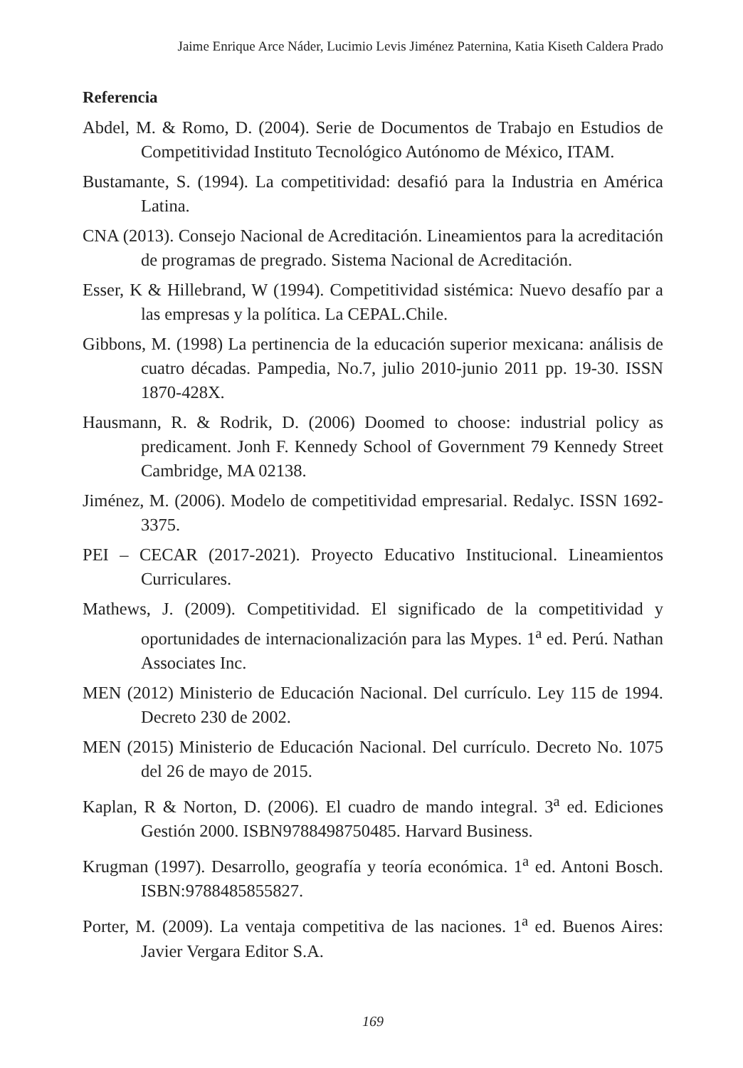Jaime Enrique Arce Náder, Lucimio Levis Jiménez Paternina, Katia Kiseth Caldera Prado
Referencia
Abdel, M. & Romo, D. (2004). Serie de Documentos de Trabajo en Estudios de Competitividad Instituto Tecnológico Autónomo de México, ITAM.
Bustamante, S. (1994). La competitividad: desafió para la Industria en América Latina.
CNA (2013). Consejo Nacional de Acreditación. Lineamientos para la acreditación de programas de pregrado. Sistema Nacional de Acreditación.
Esser, K & Hillebrand, W (1994). Competitividad sistémica: Nuevo desafío par a las empresas y la política. La CEPAL.Chile.
Gibbons, M. (1998) La pertinencia de la educación superior mexicana: análisis de cuatro décadas. Pampedia, No.7, julio 2010-junio 2011 pp. 19-30. ISSN 1870-428X.
Hausmann, R. & Rodrik, D. (2006) Doomed to choose: industrial policy as predicament. Jonh F. Kennedy School of Government 79 Kennedy Street Cambridge, MA 02138.
Jiménez, M. (2006). Modelo de competitividad empresarial. Redalyc. ISSN 1692-3375.
PEI – CECAR (2017-2021). Proyecto Educativo Institucional. Lineamientos Curriculares.
Mathews, J. (2009). Competitividad. El significado de la competitividad y oportunidades de internacionalización para las Mypes. 1<sup>a</sup> ed. Perú. Nathan Associates Inc.
MEN (2012) Ministerio de Educación Nacional. Del currículo. Ley 115 de 1994. Decreto 230 de 2002.
MEN (2015) Ministerio de Educación Nacional. Del currículo. Decreto No. 1075 del 26 de mayo de 2015.
Kaplan, R & Norton, D. (2006). El cuadro de mando integral. 3<sup>a</sup> ed. Ediciones Gestión 2000. ISBN9788498750485. Harvard Business.
Krugman (1997). Desarrollo, geografía y teoría económica. 1<sup>a</sup> ed. Antoni Bosch. ISBN:9788485855827.
Porter, M. (2009). La ventaja competitiva de las naciones. 1<sup>a</sup> ed. Buenos Aires: Javier Vergara Editor S.A.
169